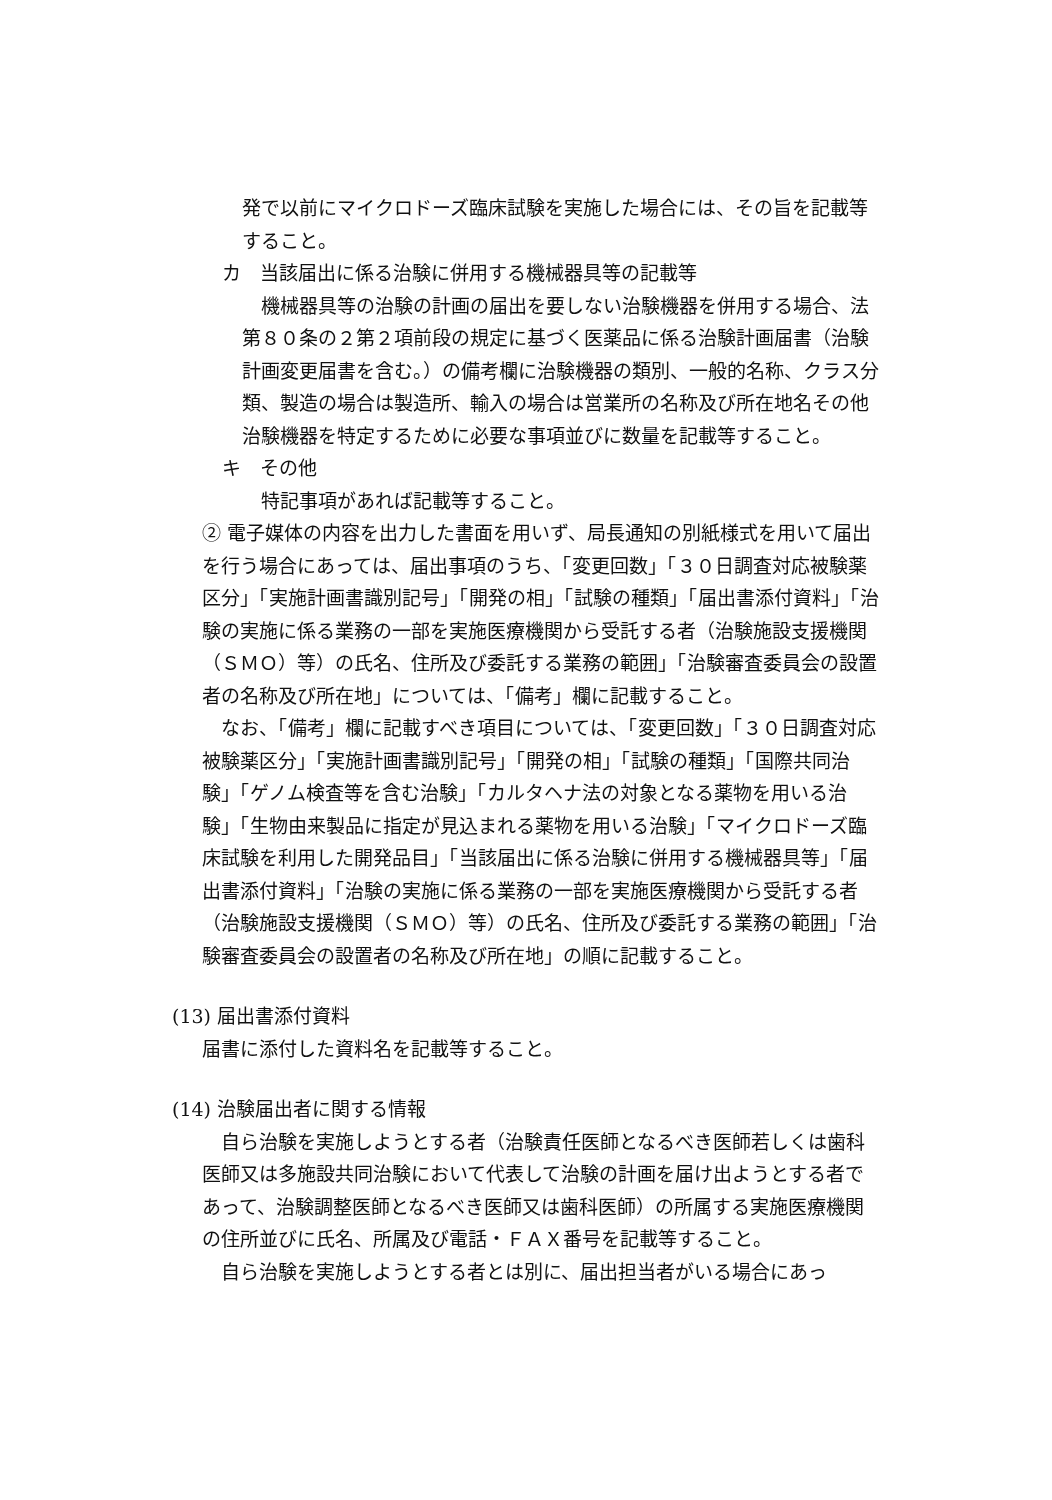発で以前にマイクロドーズ臨床試験を実施した場合には、その旨を記載等すること。
カ　当該届出に係る治験に併用する機械器具等の記載等
　機械器具等の治験の計画の届出を要しない治験機器を併用する場合、法第８０条の２第２項前段の規定に基づく医薬品に係る治験計画届書（治験計画変更届書を含む。）の備考欄に治験機器の類別、一般的名称、クラス分類、製造の場合は製造所、輸入の場合は営業所の名称及び所在地名その他治験機器を特定するために必要な事項並びに数量を記載等すること。
キ　その他
　特記事項があれば記載等すること。
② 電子媒体の内容を出力した書面を用いず、局長通知の別紙様式を用いて届出を行う場合にあっては、届出事項のうち、「変更回数」「３０日調査対応被験薬区分」「実施計画書識別記号」「開発の相」「試験の種類」「届出書添付資料」「治験の実施に係る業務の一部を実施医療機関から受託する者（治験施設支援機関（ＳＭＯ）等）の氏名、住所及び委託する業務の範囲」「治験審査委員会の設置者の名称及び所在地」については、「備考」欄に記載すること。
　なお、「備考」欄に記載すべき項目については、「変更回数」「３０日調査対応被験薬区分」「実施計画書識別記号」「開発の相」「試験の種類」「国際共同治験」「ゲノム検査等を含む治験」「カルタヘナ法の対象となる薬物を用いる治験」「生物由来製品に指定が見込まれる薬物を用いる治験」「マイクロドーズ臨床試験を利用した開発品目」「当該届出に係る治験に併用する機械器具等」「届出書添付資料」「治験の実施に係る業務の一部を実施医療機関から受託する者（治験施設支援機関（ＳＭＯ）等）の氏名、住所及び委託する業務の範囲」「治験審査委員会の設置者の名称及び所在地」の順に記載すること。
(13) 届出書添付資料
届書に添付した資料名を記載等すること。
(14) 治験届出者に関する情報
　自ら治験を実施しようとする者（治験責任医師となるべき医師若しくは歯科医師又は多施設共同治験において代表して治験の計画を届け出ようとする者であって、治験調整医師となるべき医師又は歯科医師）の所属する実施医療機関の住所並びに氏名、所属及び電話・ＦＡＸ番号を記載等すること。
　自ら治験を実施しようとする者とは別に、届出担当者がいる場合にあっ